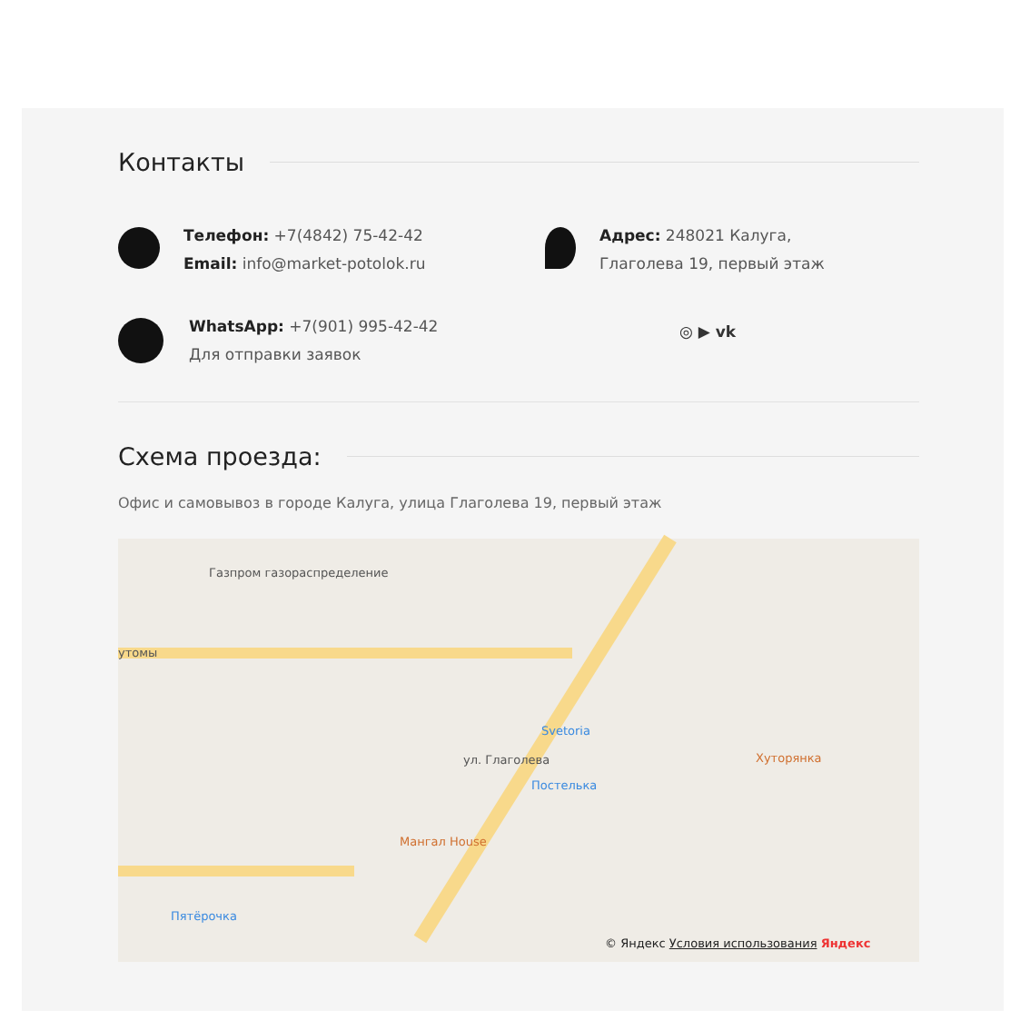Контакты
Телефон: +7(4842) 75-42-42
Email: info@market-potolok.ru
Адрес: 248021 Калуга,
Глаголева 19, первый этаж
WhatsApp: +7(901) 995-42-42
Для отправки заявок
◎ ▶ vk
Схема проезда:
Офис и самовывоз в городе Калуга, улица Глаголева 19, первый этаж
Газпром газораспределение
утомы
Svetoria
Постелька
Мангал House
Хуторянка
Пятёрочка
ул. Глаголева
© Яндекс Условия использования Яндекс